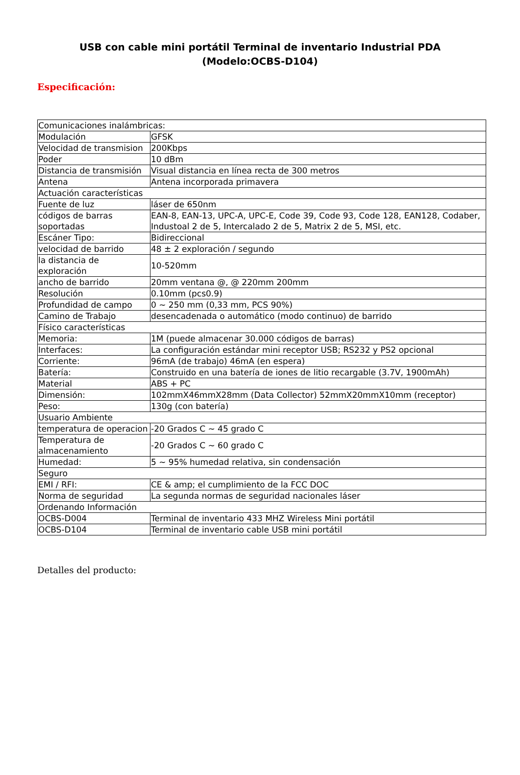USB con cable mini portátil Terminal de inventario Industrial PDA
(Modelo:OCBS-D104)
Especificación:
| Comunicaciones inalámbricas: | |
| Modulación | GFSK |
| Velocidad de transmision | 200Kbps |
| Poder | 10 dBm |
| Distancia de transmisión | Visual distancia en línea recta de 300 metros |
| Antena | Antena incorporada primavera |
| Actuación características | |
| Fuente de luz | láser de 650nm |
| códigos de barras soportadas | EAN-8, EAN-13, UPC-A, UPC-E, Code 39, Code 93, Code 128, EAN128, Codaber, Industoal 2 de 5, Intercalado 2 de 5, Matrix 2 de 5, MSI, etc. |
| Escáner Tipo: | Bidireccional |
| velocidad de barrido | 48 ± 2 exploración / segundo |
| la distancia de exploración | 10-520mm |
| ancho de barrido | 20mm ventana @, @ 220mm 200mm |
| Resolución | 0.10mm (pcs0.9) |
| Profundidad de campo | 0 ~ 250 mm (0,33 mm, PCS 90%) |
| Camino de Trabajo | desencadenada o automático (modo continuo) de barrido |
| Físico características | |
| Memoria: | 1M (puede almacenar 30.000 códigos de barras) |
| Interfaces: | La configuración estándar mini receptor USB; RS232 y PS2 opcional |
| Corriente: | 96mA (de trabajo) 46mA (en espera) |
| Batería: | Construido en una batería de iones de litio recargable (3.7V, 1900mAh) |
| Material | ABS + PC |
| Dimensión: | 102mmX46mmX28mm (Data Collector) 52mmX20mmX10mm (receptor) |
| Peso: | 130g (con batería) |
| Usuario Ambiente | |
| temperatura de operacion | -20 Grados C ~ 45 grado C |
| Temperatura de almacenamiento | -20 Grados C ~ 60 grado C |
| Humedad: | 5 ~ 95% humedad relativa, sin condensación |
| Seguro | |
| EMI / RFI: | CE & amp; el cumplimiento de la FCC DOC |
| Norma de seguridad | La segunda normas de seguridad nacionales láser |
| Ordenando Información | |
| OCBS-D004 | Terminal de inventario 433 MHZ Wireless Mini portátil |
| OCBS-D104 | Terminal de inventario cable USB mini portátil |
Detalles del producto: